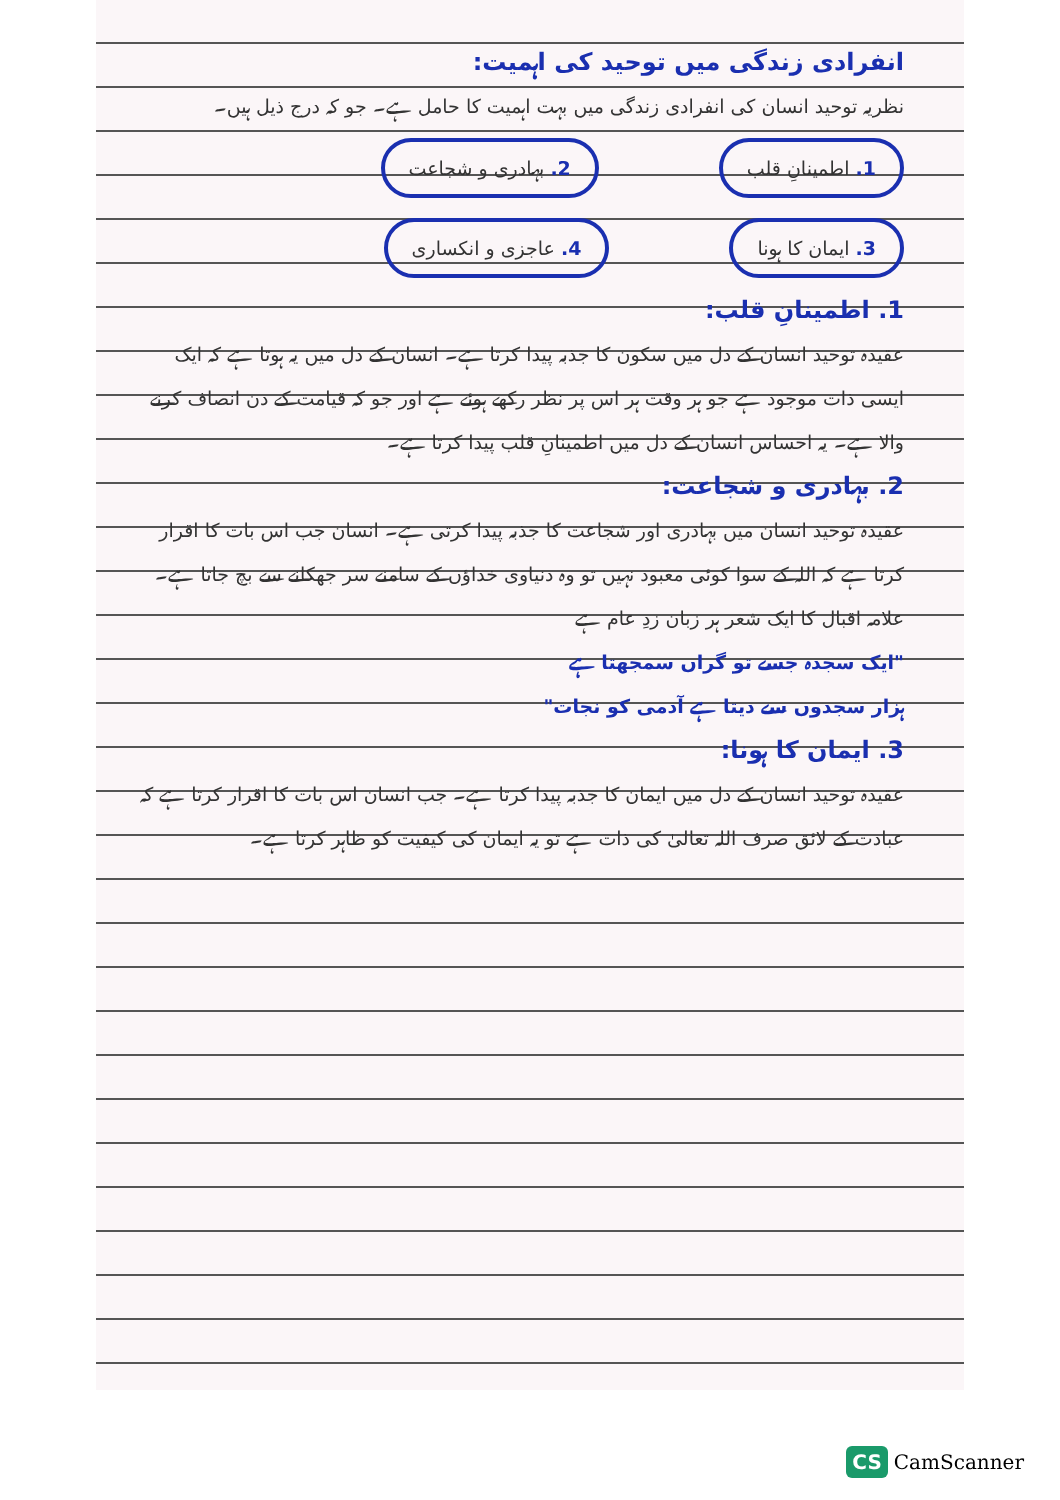انفرادی زندگی میں توحید کی اہمیت:
نظریہ توحید انسان کی انفرادی زندگی میں بہت اہمیت کا حامل ہے۔ جو کہ درج ذیل ہیں۔
1. اطمینانِ قلب 2. بہادری و شجاعت 3. ایمان کا ہونا 4. عاجزی و انکساری
1. اطمینانِ قلب:
عقیدہ توحید انسان کے دل میں سکون کا جذبہ پیدا کرتا ہے۔ انسان کے دل میں یہ ہوتا ہے کہ ایک ایسی ذات موجود ہے جو ہر وقت ہر اس پر نظر رکھے ہوئے ہے اور جو کہ قیامت کے دن انصاف کرنے والا ہے۔ یہ احساس انسان کے دل میں اطمینانِ قلب پیدا کرتا ہے۔
2. بہادری و شجاعت:
عقیدہ توحید انسان میں بہادری اور شجاعت کا جذبہ پیدا کرتی ہے۔ انسان جب اس بات کا اقرار کرتا ہے کہ اللہ کے سوا کوئی معبود نہیں تو وہ دنیاوی خداؤں کے سامنے سر جھکانے سے بچ جاتا ہے۔ علامہ اقبال کا ایک شعر ہر زبان زدِ عام ہے
"ایک سجدہ جسے تو گراں سمجھتا ہے
ہزار سجدوں سے دیتا ہے آدمی کو نجات"
3. ایمان کا ہونا:
عقیدہ توحید انسان کے دل میں ایمان کا جذبہ پیدا کرتا ہے۔ جب انسان اس بات کا اقرار کرتا ہے کہ عبادت کے لائق صرف اللہ تعالیٰ کی ذات ہے تو یہ ایمان کی کیفیت کو ظاہر کرتا ہے۔
CS CamScanner